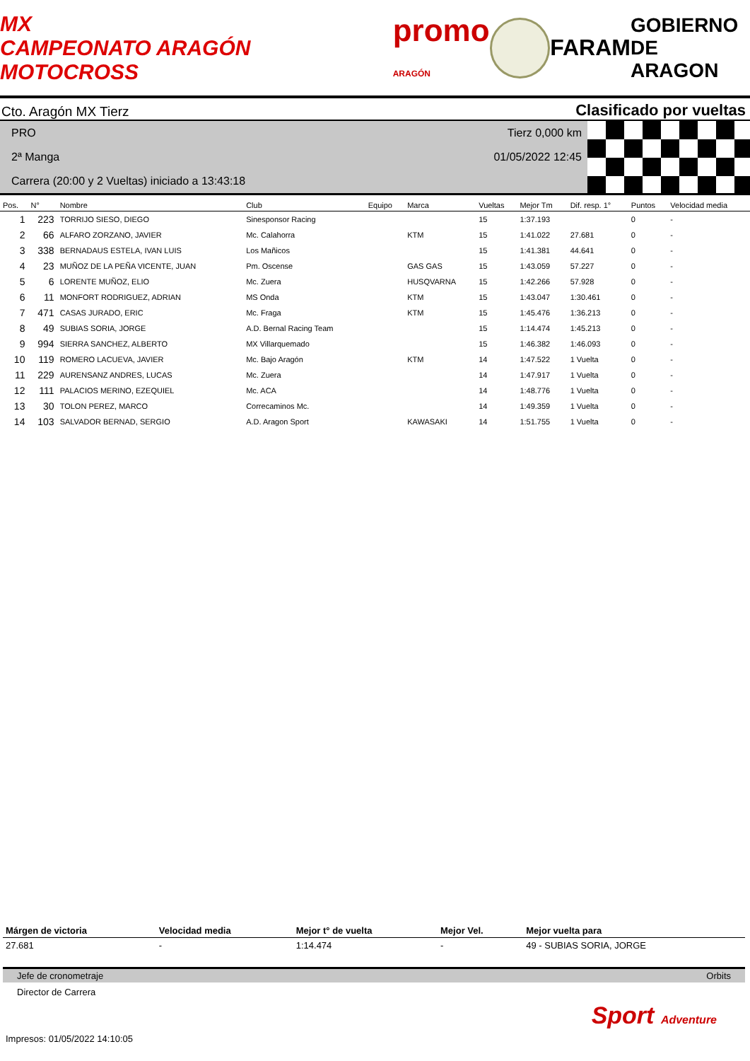MX
CAMPEONATO ARAGÓN MOTOCROSS
promo
ARAGÓN
FARAM
GOBIERNO
DE ARAGON
Cto. Aragón MX Tierz Clasificado por vueltas
PRO
2ª Manga
Carrera (20:00 y 2 Vueltas) iniciado a 13:43:18
Tierz 0,000 km
01/05/2022 12:45
| Pos. | N° | Nombre | Club | Equipo | Marca | Vueltas | Mejor Tm | Dif. resp. 1° | Puntos | Velocidad media |
| --- | --- | --- | --- | --- | --- | --- | --- | --- | --- | --- |
| 1 | 223 | TORRIJO SIESO, DIEGO | Sinesponsor Racing | | | 15 | 1:37.193 | | 0 | - |
| 2 | 66 | ALFARO ZORZANO, JAVIER | Mc. Calahorra | | KTM | 15 | 1:41.022 | 27.681 | 0 | - |
| 3 | 338 | BERNADAUS ESTELA, IVAN LUIS | Los Mañicos | | | 15 | 1:41.381 | 44.641 | 0 | - |
| 4 | 23 | MUÑOZ DE LA PEÑA VICENTE, JUAN | Pm. Oscense | | GAS GAS | 15 | 1:43.059 | 57.227 | 0 | - |
| 5 | 6 | LORENTE MUÑOZ, ELIO | Mc. Zuera | | HUSQVARNA | 15 | 1:42.266 | 57.928 | 0 | - |
| 6 | 11 | MONFORT RODRIGUEZ, ADRIAN | MS Onda | | KTM | 15 | 1:43.047 | 1:30.461 | 0 | - |
| 7 | 471 | CASAS JURADO, ERIC | Mc. Fraga | | KTM | 15 | 1:45.476 | 1:36.213 | 0 | - |
| 8 | 49 | SUBIAS SORIA, JORGE | A.D. Bernal Racing Team | | | 15 | 1:14.474 | 1:45.213 | 0 | - |
| 9 | 994 | SIERRA SANCHEZ, ALBERTO | MX Villarquemado | | | 15 | 1:46.382 | 1:46.093 | 0 | - |
| 10 | 119 | ROMERO LACUEVA, JAVIER | Mc. Bajo Aragón | | KTM | 14 | 1:47.522 | 1 Vuelta | 0 | - |
| 11 | 229 | AURENSANZ ANDRES, LUCAS | Mc. Zuera | | | 14 | 1:47.917 | 1 Vuelta | 0 | - |
| 12 | 111 | PALACIOS MERINO, EZEQUIEL | Mc. ACA | | | 14 | 1:48.776 | 1 Vuelta | 0 | - |
| 13 | 30 | TOLON PEREZ, MARCO | Correcaminos Mc. | | | 14 | 1:49.359 | 1 Vuelta | 0 | - |
| 14 | 103 | SALVADOR BERNAD, SERGIO | A.D. Aragon Sport | | KAWASAKI | 14 | 1:51.755 | 1 Vuelta | 0 | - |
| Márgen de victoria | Velocidad media | Mejor t° de vuelta | Mejor Vel. | Mejor vuelta para |
| --- | --- | --- | --- | --- |
| 27.681 | - | 1:14.474 | - | 49 - SUBIAS SORIA, JORGE |
Jefe de cronometraje Orbits
Director de Carrera
Sport Adventure
Impresos: 01/05/2022 14:10:05